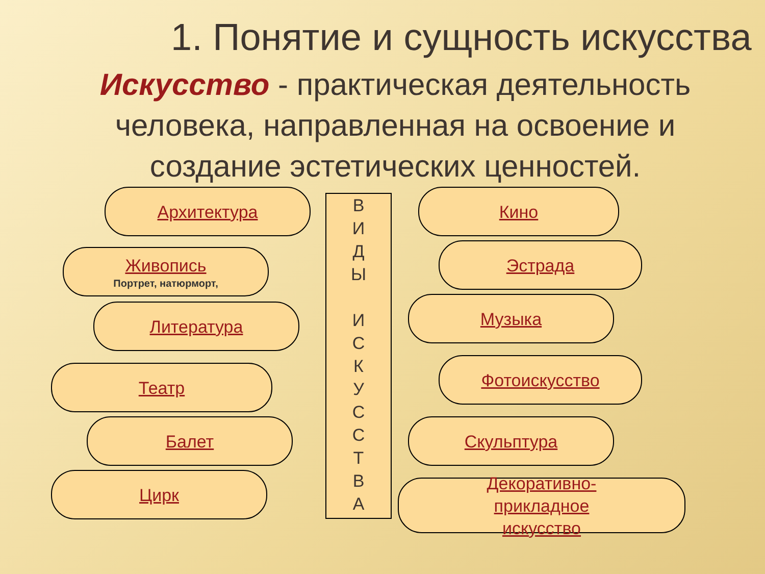1. Понятие и сущность искусства
Искусство - практическая деятельность человека, направленная на освоение и создание эстетических ценностей.
Архитектура
Живопись
Портрет, натюрморт,
Литература
Театр
Балет
Цирк
В
И
Д
Ы
И
С
К
У
С
С
Т
В
А
Кино
Эстрада
Музыка
Фотоискусство
Скульптура
Декоративно-
прикладное
искусство